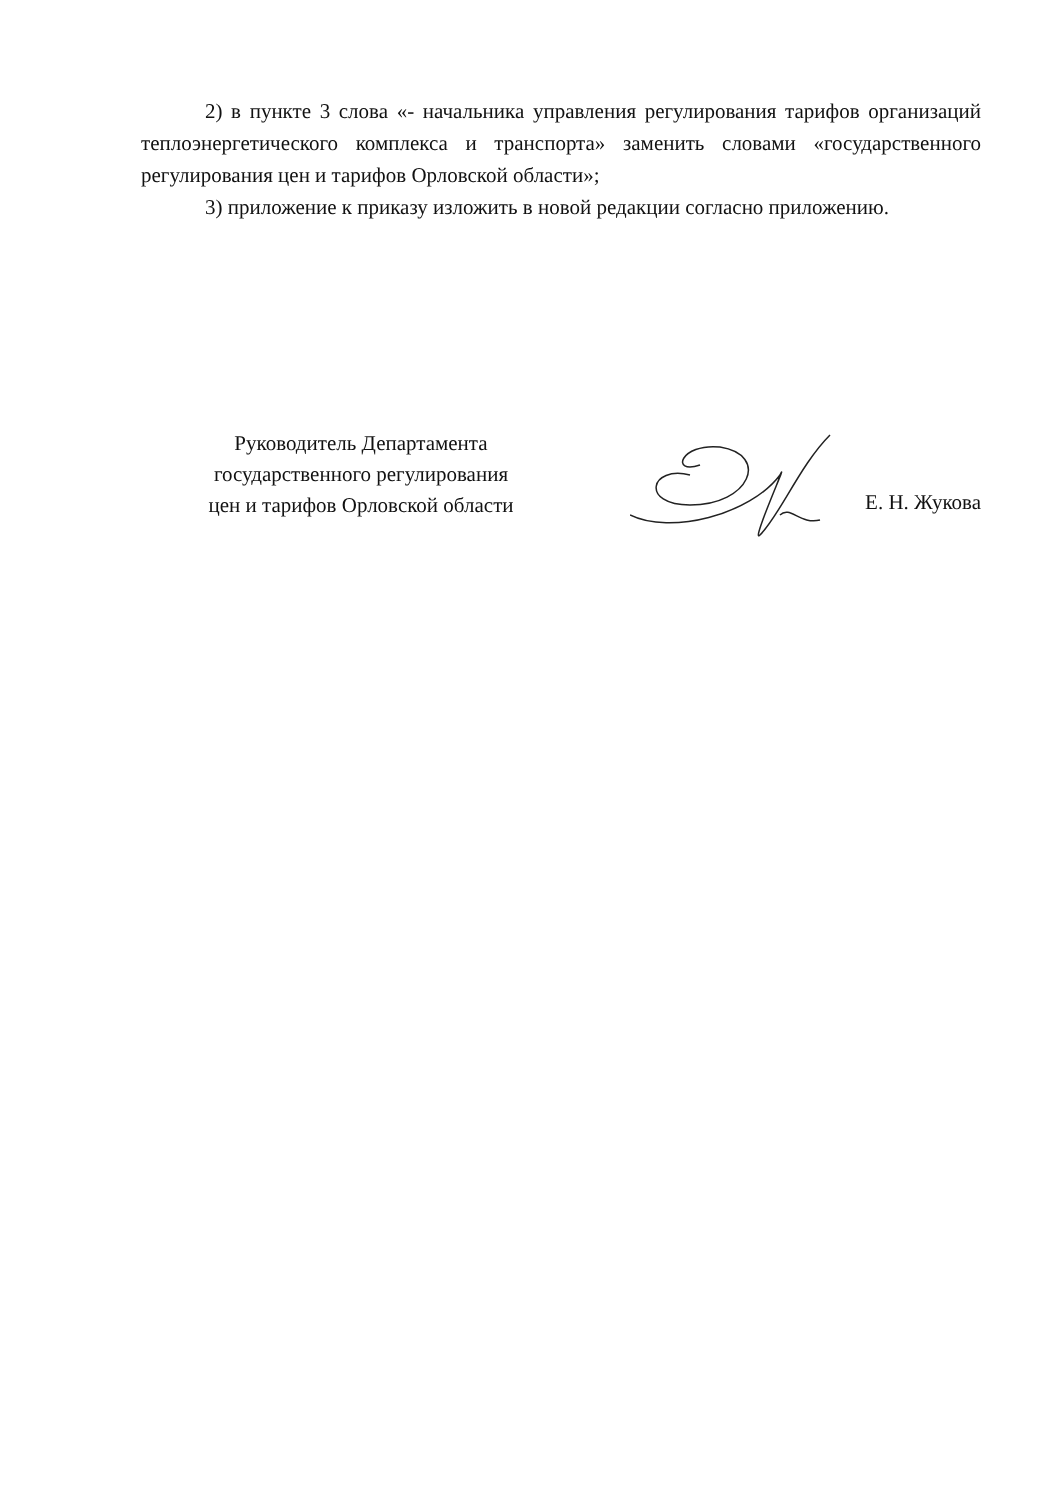2) в пункте 3 слова «- начальника управления регулирования тарифов организаций теплоэнергетического комплекса и транспорта» заменить словами «государственного регулирования цен и тарифов Орловской области»;
3) приложение к приказу изложить в новой редакции согласно приложению.
Руководитель Департамента
государственного регулирования
цен и тарифов Орловской области
Е. Н. Жукова